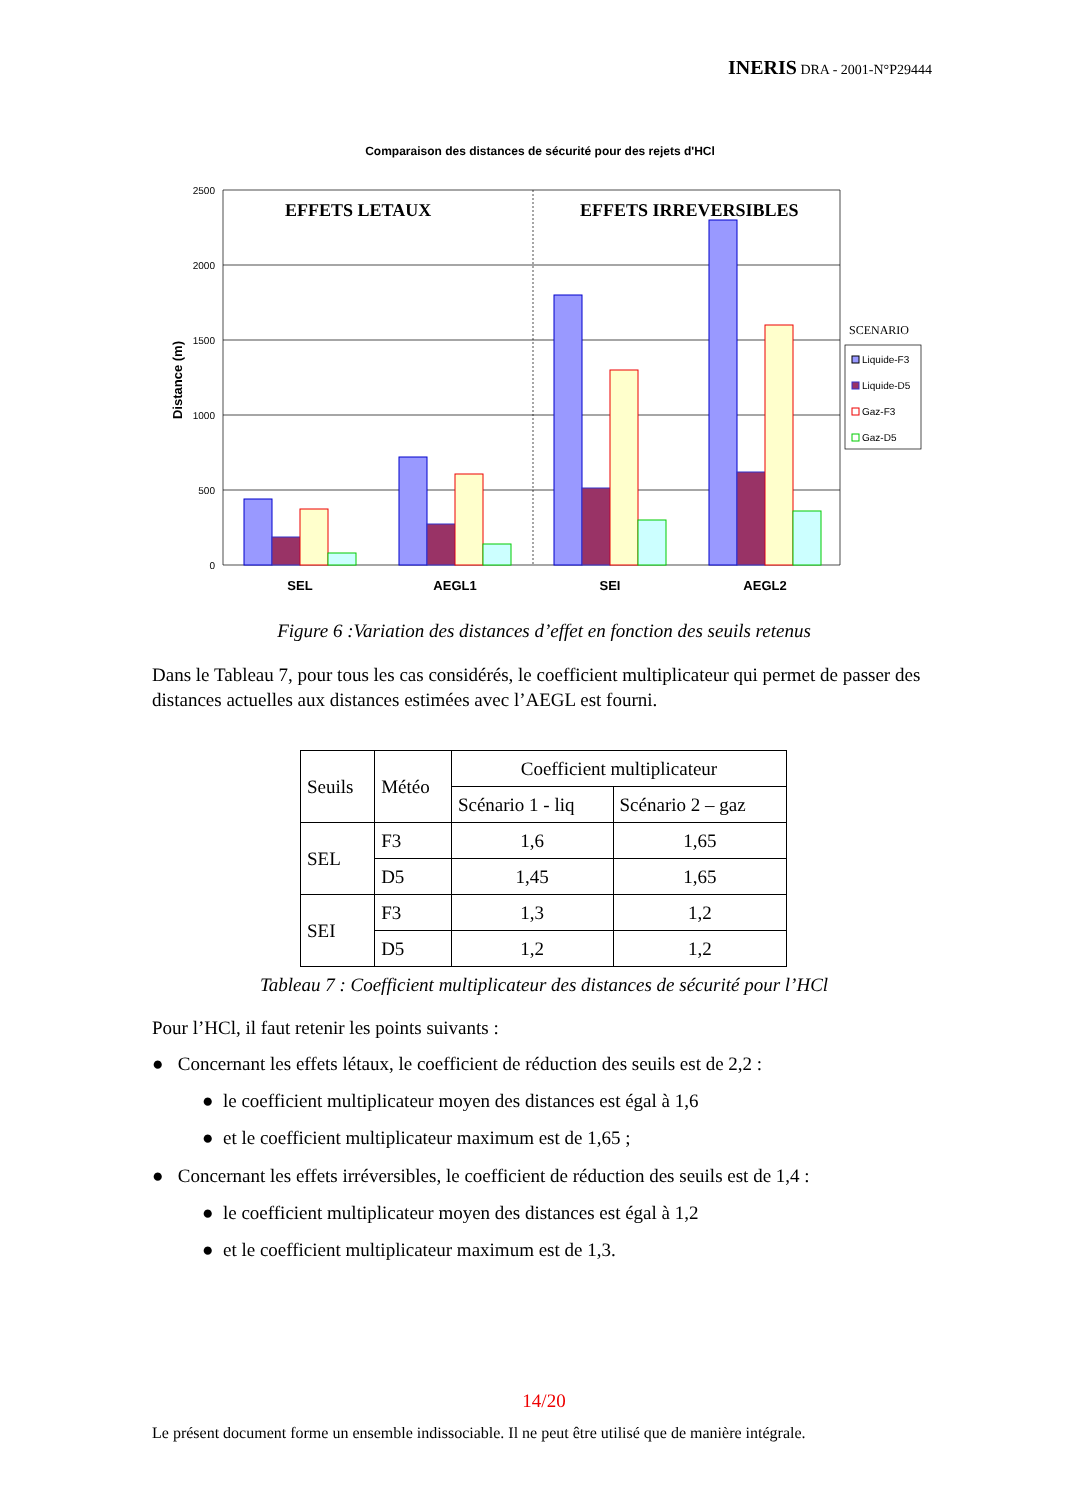INERIS DRA - 2001-N°P29444
Comparaison des distances de sécurité pour des rejets d'HCl
2500
2000
1500
1000
500
0
Distance (m)
EFFETS LETAUX
EFFETS IRREVERSIBLES
SEL
AEGL1
SEI
AEGL2
SCENARIO
Liquide-F3
Liquide-D5
Gaz-F3
Gaz-D5
Figure 6 :Variation des distances d’effet en fonction des seuils retenus
Dans le Tableau 7, pour tous les cas considérés, le coefficient multiplicateur qui permet de passer des distances actuelles aux distances estimées avec l’AEGL est fourni.
| Seuils | Météo | Coefficient multiplicateur | |
| | | Scénario 1 - liq | Scénario 2 – gaz |
| SEL | F3 | 1,6 | 1,65 |
| | D5 | 1,45 | 1,65 |
| SEI | F3 | 1,3 | 1,2 |
| | D5 | 1,2 | 1,2 |
Tableau 7 : Coefficient multiplicateur des distances de sécurité pour l’HCl
Pour l’HCl, il faut retenir les points suivants :
● Concernant les effets létaux, le coefficient de réduction des seuils est de 2,2 :
● le coefficient multiplicateur moyen des distances est égal à 1,6
● et le coefficient multiplicateur maximum est de 1,65 ;
● Concernant les effets irréversibles, le coefficient de réduction des seuils est de 1,4 :
● le coefficient multiplicateur moyen des distances est égal à 1,2
● et le coefficient multiplicateur maximum est de 1,3.
14/20
Le présent document forme un ensemble indissociable. Il ne peut être utilisé que de manière intégrale.